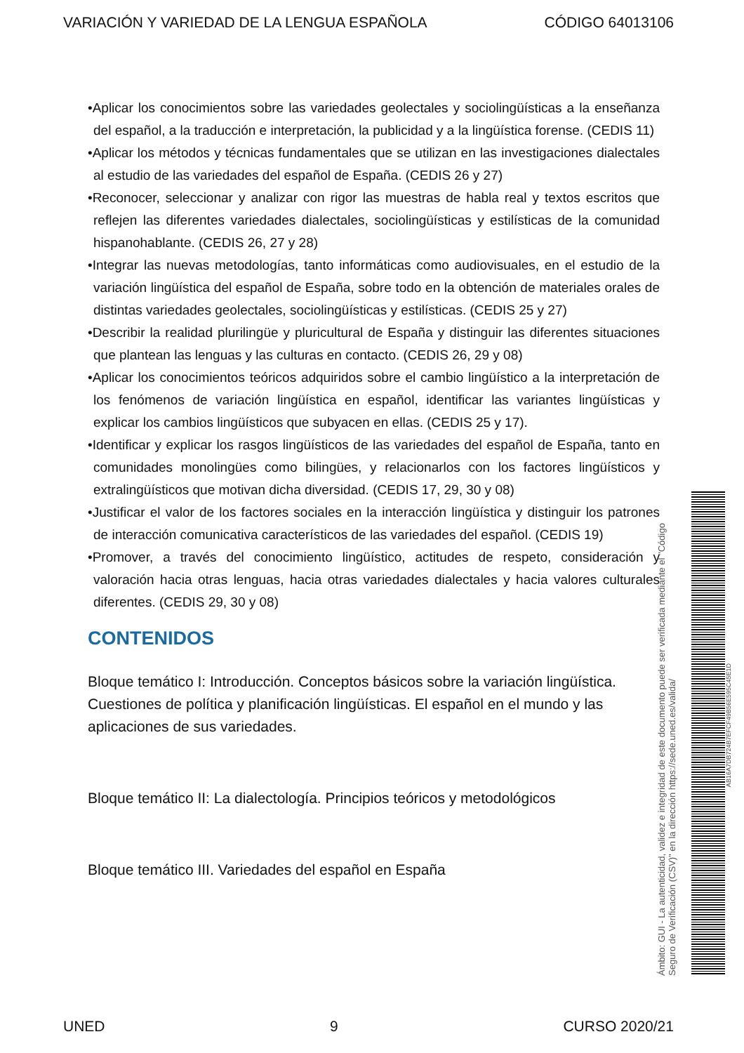VARIACIÓN Y VARIEDAD DE LA LENGUA ESPAÑOLA CÓDIGO 64013106
•Aplicar los conocimientos sobre las variedades geolectales y sociolingüísticas a la enseñanza del español, a la traducción e interpretación, la publicidad y a la lingüística forense. (CEDIS 11)
•Aplicar los métodos y técnicas fundamentales que se utilizan en las investigaciones dialectales al estudio de las variedades del español de España. (CEDIS 26 y 27)
•Reconocer, seleccionar y analizar con rigor las muestras de habla real y textos escritos que reflejen las diferentes variedades dialectales, sociolingüísticas y estilísticas de la comunidad hispanohablante. (CEDIS 26, 27 y 28)
•Integrar las nuevas metodologías, tanto informáticas como audiovisuales, en el estudio de la variación lingüística del español de España, sobre todo en la obtención de materiales orales de distintas variedades geolectales, sociolingüísticas y estilísticas. (CEDIS 25 y 27)
•Describir la realidad plurilingüe y pluricultural de España y distinguir las diferentes situaciones que plantean las lenguas y las culturas en contacto. (CEDIS 26, 29 y 08)
•Aplicar los conocimientos teóricos adquiridos sobre el cambio lingüístico a la interpretación de los fenómenos de variación lingüística en español, identificar las variantes lingüísticas y explicar los cambios lingüísticos que subyacen en ellas. (CEDIS 25 y 17).
•Identificar y explicar los rasgos lingüísticos de las variedades del español de España, tanto en comunidades monolingües como bilingües, y relacionarlos con los factores lingüísticos y extralingüísticos que motivan dicha diversidad. (CEDIS 17, 29, 30 y 08)
•Justificar el valor de los factores sociales en la interacción lingüística y distinguir los patrones de interacción comunicativa característicos de las variedades del español. (CEDIS 19)
•Promover, a través del conocimiento lingüístico, actitudes de respeto, consideración y valoración hacia otras lenguas, hacia otras variedades dialectales y hacia valores culturales diferentes. (CEDIS 29, 30 y 08)
CONTENIDOS
Bloque temático I: Introducción. Conceptos básicos sobre la variación lingüística. Cuestiones de política y planificación lingüísticas. El español en el mundo y las aplicaciones de sus variedades.
Bloque temático II: La dialectología. Principios teóricos y metodológicos
Bloque temático III. Variedades del español en España
Ámbito: GUI - La autenticidad, validez e integridad de este documento puede ser verificada mediante el "Código Seguro de Verificación (CSV)" en la dirección https://sede.uned.es/valida/
AB16A7DB724B7EFCF49B56E595C45E1D
UNED 9 CURSO 2020/21